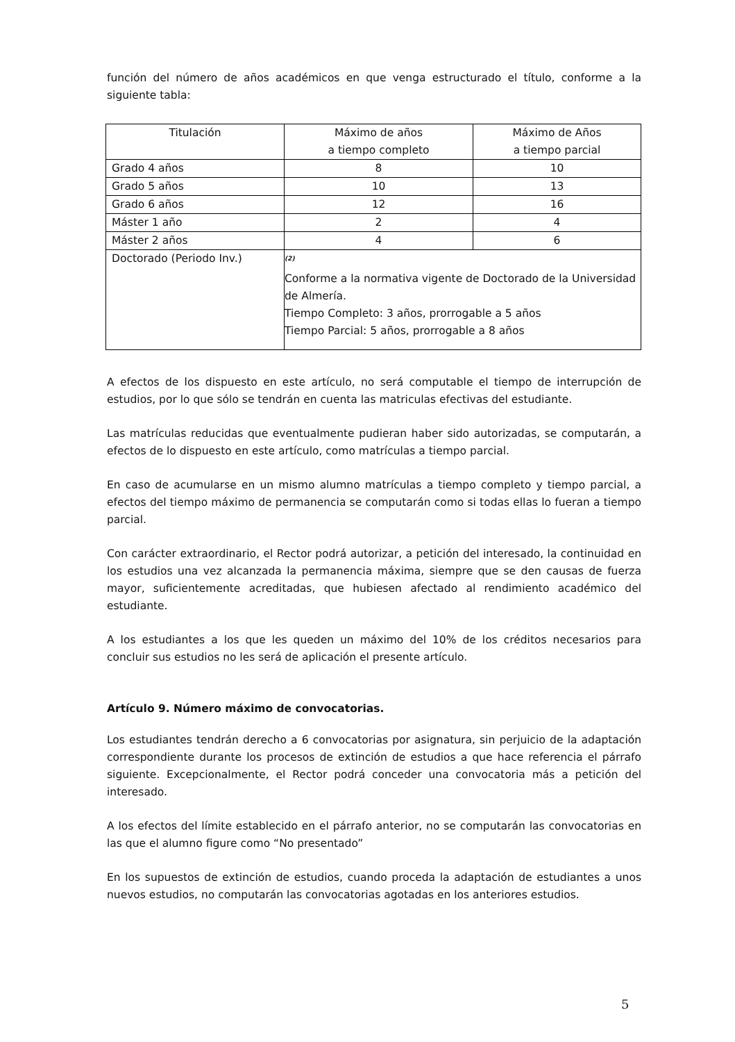función del número de años académicos en que venga estructurado el título, conforme a la siguiente tabla:
| Titulación | Máximo de años a tiempo completo | Máximo de Años a tiempo parcial |
| --- | --- | --- |
| Grado 4 años | 8 | 10 |
| Grado 5 años | 10 | 13 |
| Grado 6 años | 12 | 16 |
| Máster 1 año | 2 | 4 |
| Máster 2 años | 4 | 6 |
| Doctorado (Periodo Inv.) | <sup>(2)</sup> Conforme a la normativa vigente de Doctorado de la Universidad de Almería. Tiempo Completo: 3 años, prorrogable a 5 años Tiempo Parcial: 5 años, prorrogable a 8 años | |
A efectos de los dispuesto en este artículo, no será computable el tiempo de interrupción de estudios, por lo que sólo se tendrán en cuenta las matriculas efectivas del estudiante.
Las matrículas reducidas que eventualmente pudieran haber sido autorizadas, se computarán, a efectos de lo dispuesto en este artículo, como matrículas a tiempo parcial.
En caso de acumularse en un mismo alumno matrículas a tiempo completo y tiempo parcial, a efectos del tiempo máximo de permanencia se computarán como si todas ellas lo fueran a tiempo parcial.
Con carácter extraordinario, el Rector podrá autorizar, a petición del interesado, la continuidad en los estudios una vez alcanzada la permanencia máxima, siempre que se den causas de fuerza mayor, suficientemente acreditadas, que hubiesen afectado al rendimiento académico del estudiante.
A los estudiantes a los que les queden un máximo del 10% de los créditos necesarios para concluir sus estudios no les será de aplicación el presente artículo.
Artículo 9. Número máximo de convocatorias.
Los estudiantes tendrán derecho a 6 convocatorias por asignatura, sin perjuicio de la adaptación correspondiente durante los procesos de extinción de estudios a que hace referencia el párrafo siguiente. Excepcionalmente, el Rector podrá conceder una convocatoria más a petición del interesado.
A los efectos del límite establecido en el párrafo anterior, no se computarán las convocatorias en las que el alumno figure como “No presentado”
En los supuestos de extinción de estudios, cuando proceda la adaptación de estudiantes a unos nuevos estudios, no computarán las convocatorias agotadas en los anteriores estudios.
5